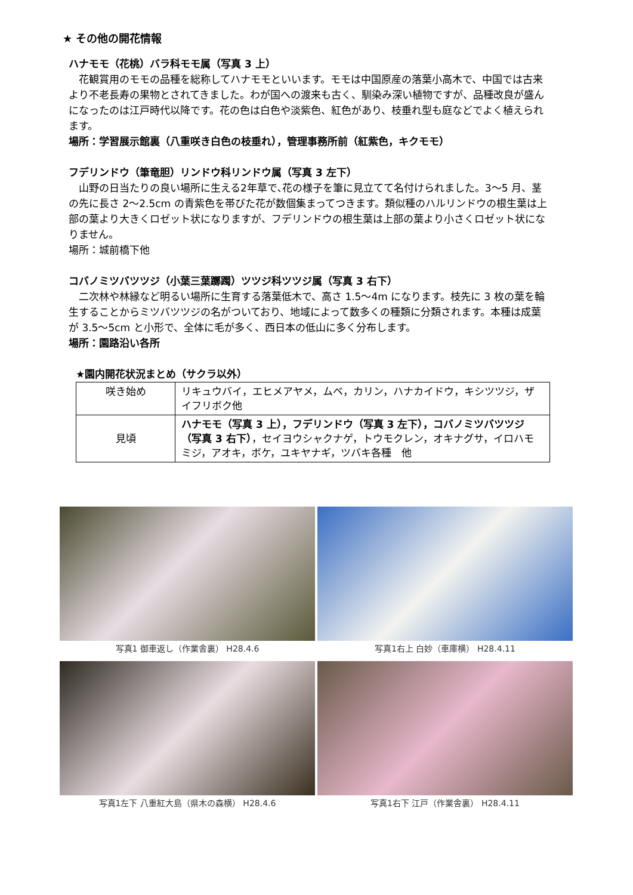★ その他の開花情報
ハナモモ（花桃）バラ科モモ属（写真 3 上）
　花観賞用のモモの品種を総称してハナモモといいます。モモは中国原産の落葉小高木で、中国では古来より不老長寿の果物とされてきました。わが国への渡来も古く、馴染み深い植物ですが、品種改良が盛んになったのは江戸時代以降です。花の色は白色や淡紫色、紅色があり、枝垂れ型も庭などでよく植えられます。
場所：学習展示館裏（八重咲き白色の枝垂れ），管理事務所前（紅紫色，キクモモ）
フデリンドウ（筆竜胆）リンドウ科リンドウ属（写真 3 左下）
　山野の日当たりの良い場所に生える2年草で､花の様子を筆に見立てて名付けられました。3〜5 月、茎の先に長さ 2〜2.5cm の青紫色を帯びた花が数個集まってつきます。類似種のハルリンドウの根生葉は上部の葉より大きくロゼット状になりますが、フデリンドウの根生葉は上部の葉より小さくロゼット状になりません。
場所：城前橋下他
コバノミツバツツジ（小葉三葉躑躅）ツツジ科ツツジ属（写真 3 右下）
　二次林や林縁など明るい場所に生育する落葉低木で、高さ 1.5〜4m になります。枝先に 3 枚の葉を輪生することからミツバツツジの名がついており、地域によって数多くの種類に分類されます。本種は成葉が 3.5〜5cm と小形で、全体に毛が多く、西日本の低山に多く分布します。
場所：園路沿い各所
★園内開花状況まとめ（サクラ以外）
| 咲き始め | リキュウバイ，エヒメアヤメ，ムベ，カリン，ハナカイドウ，キシツツジ，ザイフリボク他 |
| 見頃 | ハナモモ（写真 3 上），フデリンドウ（写真 3 左下），コバノミツバツツジ（写真 3 右下） ，セイヨウシャクナゲ，トウモクレン，オキナグサ，イロハモミジ，アオキ，ボケ，ユキヤナギ，ツバキ各種 他 |
写真1 御車返し（作業舎裏） H28.4.6
写真1右上 白妙（車庫横） H28.4.11
写真1左下 八重紅大島（県木の森横） H28.4.6
写真1右下 江戸（作業舎裏） H28.4.11